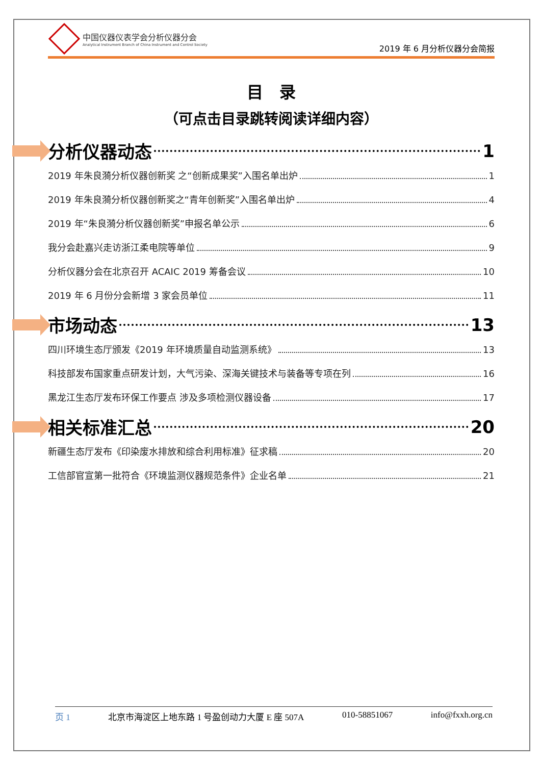中国仪器仪表学会分析仪器分会
Analytical Instrument Branch of China Instrument and Control Society
2019 年 6 月分析仪器分会简报
目　录
（可点击目录跳转阅读详细内容）
分析仪器动态 1
2019 年朱良漪分析仪器创新奖 之“创新成果奖”入围名单出炉 1
2019 年朱良漪分析仪器创新奖之“青年创新奖”入围名单出炉 4
2019 年“朱良漪分析仪器创新奖”申报名单公示 6
我分会赴嘉兴走访浙江柔电院等单位 9
分析仪器分会在北京召开 ACAIC 2019 筹备会议 10
2019 年 6 月份分会新增 3 家会员单位 11
市场动态 13
四川环境生态厅颁发《2019 年环境质量自动监测系统》 13
科技部发布国家重点研发计划，大气污染、深海关键技术与装备等专项在列 16
黑龙江生态厅发布环保工作要点 涉及多项检测仪器设备 17
相关标准汇总 20
新疆生态厅发布《印染废水排放和综合利用标准》征求稿 20
工信部官宣第一批符合《环境监测仪器规范条件》企业名单 21
页 1 北京市海淀区上地东路 1 号盈创动力大厦 E 座 507A 010-58851067 info@fxxh.org.cn